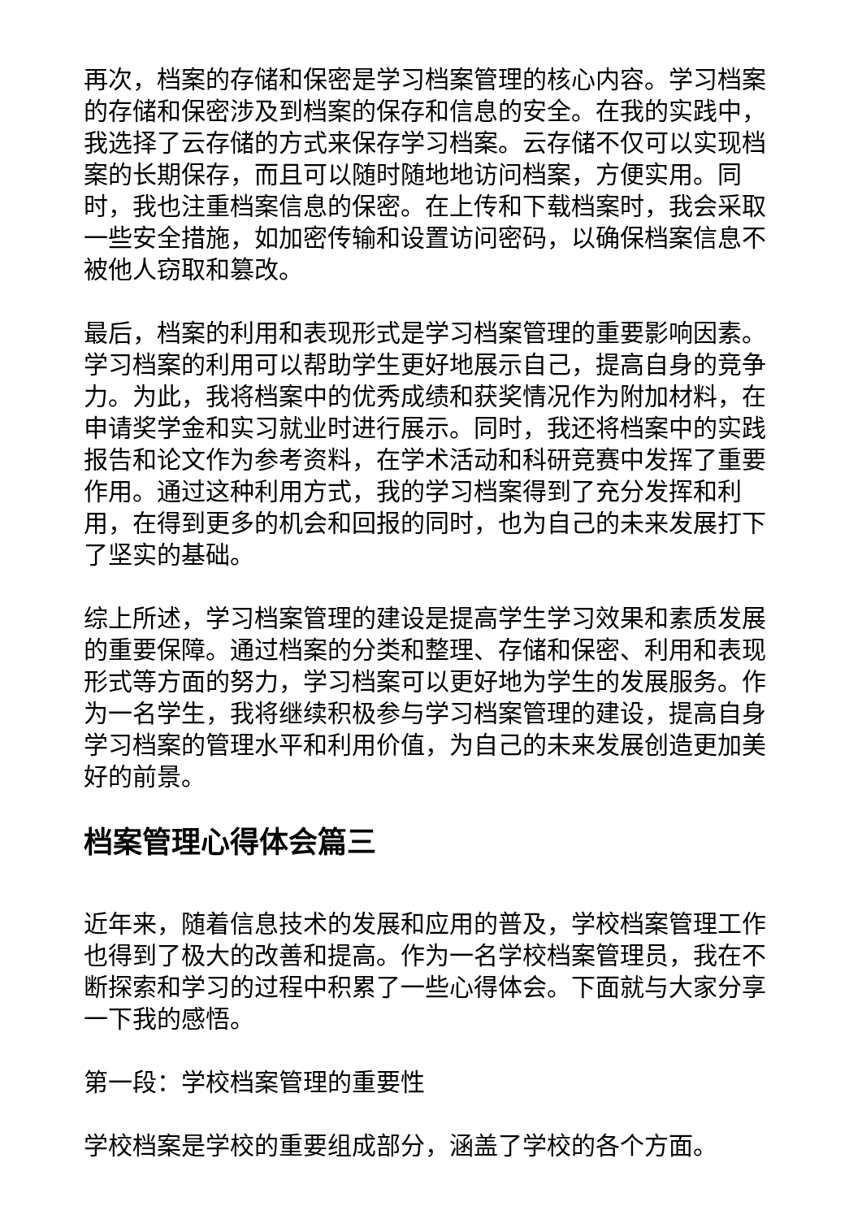再次，档案的存储和保密是学习档案管理的核心内容。学习档案的存储和保密涉及到档案的保存和信息的安全。在我的实践中，我选择了云存储的方式来保存学习档案。云存储不仅可以实现档案的长期保存，而且可以随时随地地访问档案，方便实用。同时，我也注重档案信息的保密。在上传和下载档案时，我会采取一些安全措施，如加密传输和设置访问密码，以确保档案信息不被他人窃取和篡改。
最后，档案的利用和表现形式是学习档案管理的重要影响因素。学习档案的利用可以帮助学生更好地展示自己，提高自身的竞争力。为此，我将档案中的优秀成绩和获奖情况作为附加材料，在申请奖学金和实习就业时进行展示。同时，我还将档案中的实践报告和论文作为参考资料，在学术活动和科研竞赛中发挥了重要作用。通过这种利用方式，我的学习档案得到了充分发挥和利用，在得到更多的机会和回报的同时，也为自己的未来发展打下了坚实的基础。
综上所述，学习档案管理的建设是提高学生学习效果和素质发展的重要保障。通过档案的分类和整理、存储和保密、利用和表现形式等方面的努力，学习档案可以更好地为学生的发展服务。作为一名学生，我将继续积极参与学习档案管理的建设，提高自身学习档案的管理水平和利用价值，为自己的未来发展创造更加美好的前景。
档案管理心得体会篇三
近年来，随着信息技术的发展和应用的普及，学校档案管理工作也得到了极大的改善和提高。作为一名学校档案管理员，我在不断探索和学习的过程中积累了一些心得体会。下面就与大家分享一下我的感悟。
第一段：学校档案管理的重要性
学校档案是学校的重要组成部分，涵盖了学校的各个方面。